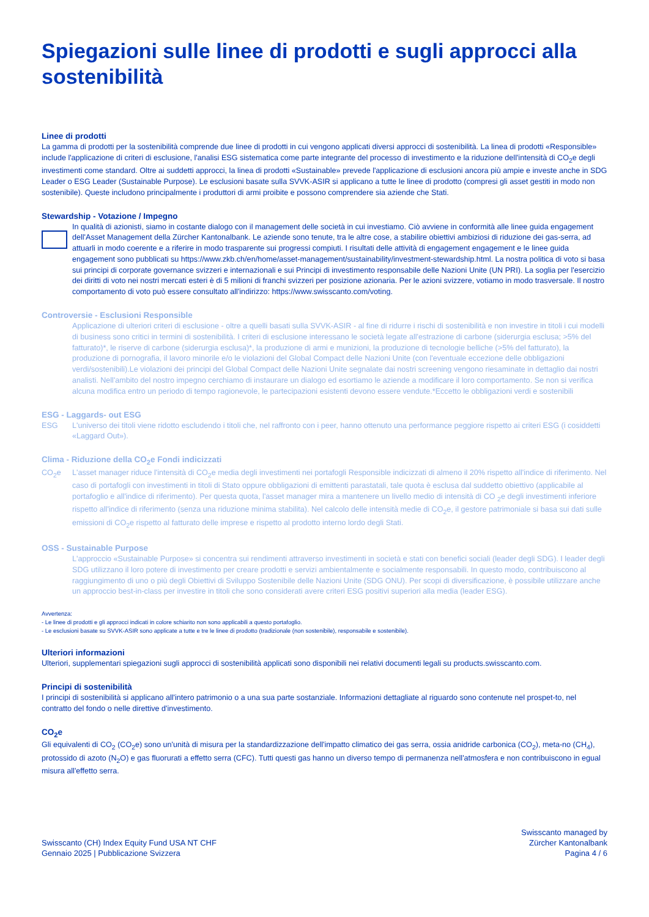Spiegazioni sulle linee di prodotti e sugli approcci alla sostenibilità
Linee di prodotti
La gamma di prodotti per la sostenibilità comprende due linee di prodotti in cui vengono applicati diversi approcci di sostenibilità. La linea di prodotti «Responsible» include l'applicazione di criteri di esclusione, l'analisi ESG sistematica come parte integrante del processo di investimento e la riduzione dell'intensità di CO<sub>2</sub>e degli investimenti come standard. Oltre ai suddetti approcci, la linea di prodotti «Sustainable» prevede l'applicazione di esclusioni ancora più ampie e investe anche in SDG Leader o ESG Leader (Sustainable Purpose). Le esclusioni basate sulla SVVK-ASIR si applicano a tutte le linee di prodotto (compresi gli asset gestiti in modo non sostenibile). Queste includono principalmente i produttori di armi proibite e possono comprendere sia aziende che Stati.
Stewardship - Votazione / Impegno
In qualità di azionisti, siamo in costante dialogo con il management delle società in cui investiamo. Ciò avviene in conformità alle linee guida engagement dell'Asset Management della Zürcher Kantonalbank. Le aziende sono tenute, tra le altre cose, a stabilire obiettivi ambiziosi di riduzione dei gas-serra, ad attuarli in modo coerente e a riferire in modo trasparente sui progressi compiuti. I risultati delle attività di engagement engagement e le linee guida engagement sono pubblicati su https://www.zkb.ch/en/home/asset-management/sustainability/investment-stewardship.html. La nostra politica di voto si basa sui principi di corporate governance svizzeri e internazionali e sui Principi di investimento responsabile delle Nazioni Unite (UN PRI). La soglia per l'esercizio dei diritti di voto nei nostri mercati esteri è di 5 milioni di franchi svizzeri per posizione azionaria. Per le azioni svizzere, votiamo in modo trasversale. Il nostro comportamento di voto può essere consultato all'indirizzo: https://www.swisscanto.com/voting.
Controversie - Esclusioni Responsible
Applicazione di ulteriori criteri di esclusione - oltre a quelli basati sulla SVVK-ASIR - al fine di ridurre i rischi di sostenibilità e non investire in titoli i cui modelli di business sono critici in termini di sostenibilità. I criteri di esclusione interessano le società legate all'estrazione di carbone (siderurgia esclusa; >5% del fatturato)*, le riserve di carbone (siderurgia esclusa)*, la produzione di armi e munizioni, la produzione di tecnologie belliche (>5% del fatturato), la produzione di pornografia, il lavoro minorile e/o le violazioni del Global Compact delle Nazioni Unite (con l'eventuale eccezione delle obbligazioni verdi/sostenibili).Le violazioni dei principi del Global Compact delle Nazioni Unite segnalate dai nostri screening vengono riesaminate in dettaglio dai nostri analisti. Nell'ambito del nostro impegno cerchiamo di instaurare un dialogo ed esortiamo le aziende a modificare il loro comportamento. Se non si verifica alcuna modifica entro un periodo di tempo ragionevole, le partecipazioni esistenti devono essere vendute.*Eccetto le obbligazioni verdi e sostenibili
ESG - Laggards- out ESG
ESG L'universo dei titoli viene ridotto escludendo i titoli che, nel raffronto con i peer, hanno ottenuto una performance peggiore rispetto ai criteri ESG (i cosiddetti «Laggard Out»).
Clima - Riduzione della CO<sub>2</sub>e Fondi indicizzati
CO<sub>2</sub>e L'asset manager riduce l'intensità di CO<sub>2</sub>e media degli investimenti nei portafogli Responsible indicizzati di almeno il 20% rispetto all'indice di riferimento. Nel caso di portafogli con investimenti in titoli di Stato oppure obbligazioni di emittenti parastatali, tale quota è esclusa dal suddetto obiettivo (applicabile al portafoglio e all'indice di riferimento). Per questa quota, l'asset manager mira a mantenere un livello medio di intensità di CO <sub>2</sub>e degli investimenti inferiore rispetto all'indice di riferimento (senza una riduzione minima stabilita). Nel calcolo delle intensità medie di CO<sub>2</sub>e, il gestore patrimoniale si basa sui dati sulle emissioni di CO<sub>2</sub>e rispetto al fatturato delle imprese e rispetto al prodotto interno lordo degli Stati.
OSS - Sustainable Purpose
L'approccio «Sustainable Purpose» si concentra sui rendimenti attraverso investimenti in società e stati con benefici sociali (leader degli SDG). I leader degli SDG utilizzano il loro potere di investimento per creare prodotti e servizi ambientalmente e socialmente responsabili. In questo modo, contribuiscono al raggiungimento di uno o più degli Obiettivi di Sviluppo Sostenibile delle Nazioni Unite (SDG ONU). Per scopi di diversificazione, è possibile utilizzare anche un approccio best-in-class per investire in titoli che sono considerati avere criteri ESG positivi superiori alla media (leader ESG).
Avvertenza:
- Le linee di prodotti e gli approcci indicati in colore schiarito non sono applicabili a questo portafoglio.
- Le esclusioni basate su SVVK-ASIR sono applicate a tutte e tre le linee di prodotto (tradizionale (non sostenibile), responsabile e sostenibile).
Ulteriori informazioni
Ulteriori, supplementari spiegazioni sugli approcci di sostenibilità applicati sono disponibili nei relativi documenti legali su products.swisscanto.com.
Principi di sostenibilità
I principi di sostenibilità si applicano all'intero patrimonio o a una sua parte sostanziale. Informazioni dettagliate al riguardo sono contenute nel prospet-to, nel contratto del fondo o nelle direttive d'investimento.
CO<sub>2</sub>e
Gli equivalenti di CO<sub>2</sub> (CO<sub>2</sub>e) sono un'unità di misura per la standardizzazione dell'impatto climatico dei gas serra, ossia anidride carbonica (CO<sub>2</sub>), meta-no (CH<sub>4</sub>), protossido di azoto (N<sub>2</sub>O) e gas fluorurati a effetto serra (CFC). Tutti questi gas hanno un diverso tempo di permanenza nell'atmosfera e non contribuiscono in egual misura all'effetto serra.
Swisscanto (CH) Index Equity Fund USA NT CHF
Gennaio 2025 | Pubblicazione Svizzera
Swisscanto managed by
Zürcher Kantonalbank
Pagina 4 / 6